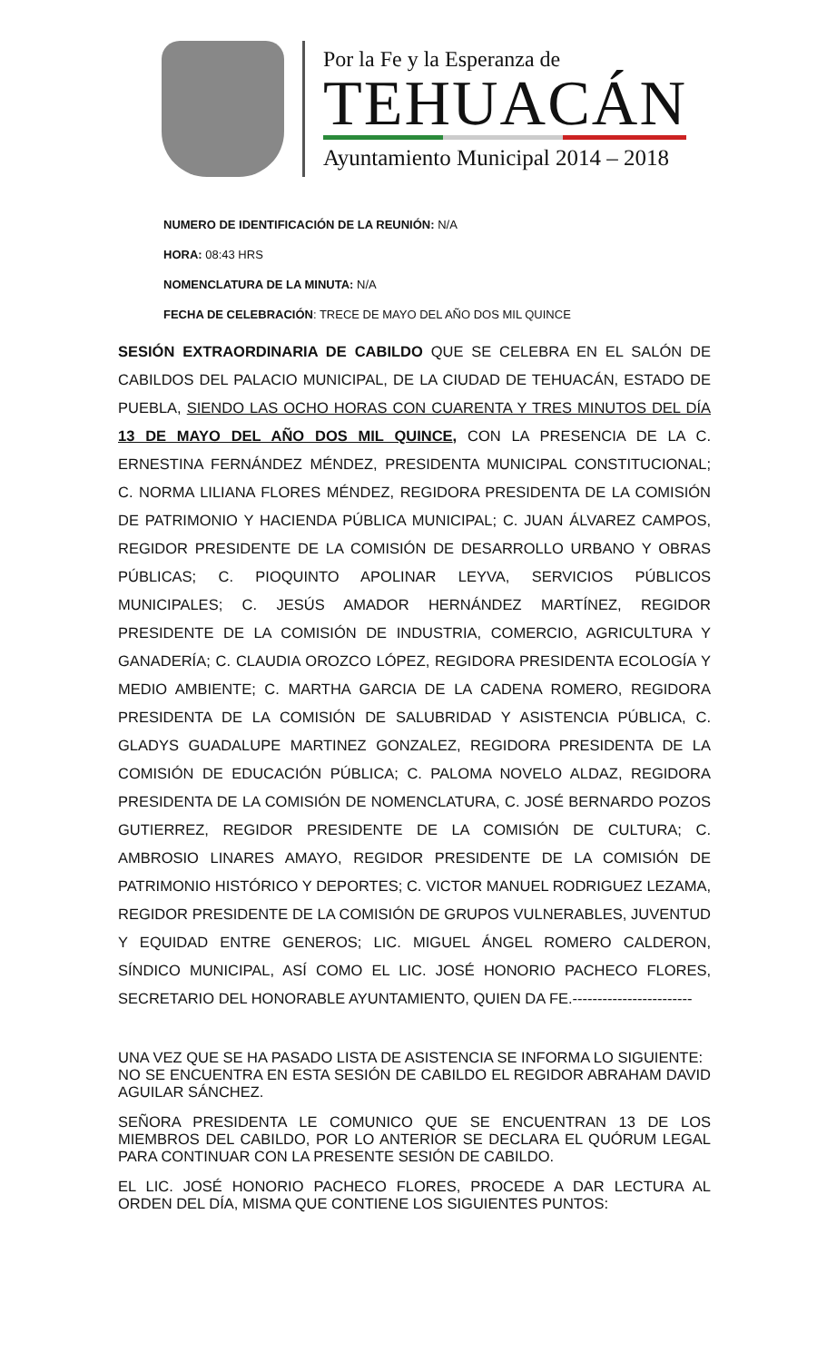Por la Fe y la Esperanza de
TEHUACÁN
Ayuntamiento Municipal 2014 – 2018
NUMERO DE IDENTIFICACIÓN DE LA REUNIÓN: N/A
HORA: 08:43 HRS
NOMENCLATURA DE LA MINUTA: N/A
FECHA DE CELEBRACIÓN: TRECE DE MAYO DEL AÑO DOS MIL QUINCE
SESIÓN EXTRAORDINARIA DE CABILDO QUE SE CELEBRA EN EL SALÓN DE CABILDOS DEL PALACIO MUNICIPAL, DE LA CIUDAD DE TEHUACÁN, ESTADO DE PUEBLA, SIENDO LAS OCHO HORAS CON CUARENTA Y TRES MINUTOS DEL DÍA 13 DE MAYO DEL AÑO DOS MIL QUINCE, CON LA PRESENCIA DE LA C. ERNESTINA FERNÁNDEZ MÉNDEZ, PRESIDENTA MUNICIPAL CONSTITUCIONAL; C. NORMA LILIANA FLORES MÉNDEZ, REGIDORA PRESIDENTA DE LA COMISIÓN DE PATRIMONIO Y HACIENDA PÚBLICA MUNICIPAL; C. JUAN ÁLVAREZ CAMPOS, REGIDOR PRESIDENTE DE LA COMISIÓN DE DESARROLLO URBANO Y OBRAS PÚBLICAS; C. PIOQUINTO APOLINAR LEYVA, SERVICIOS PÚBLICOS MUNICIPALES; C. JESÚS AMADOR HERNÁNDEZ MARTÍNEZ, REGIDOR PRESIDENTE DE LA COMISIÓN DE INDUSTRIA, COMERCIO, AGRICULTURA Y GANADERÍA; C. CLAUDIA OROZCO LÓPEZ, REGIDORA PRESIDENTA ECOLOGÍA Y MEDIO AMBIENTE; C. MARTHA GARCIA DE LA CADENA ROMERO, REGIDORA PRESIDENTA DE LA COMISIÓN DE SALUBRIDAD Y ASISTENCIA PÚBLICA, C. GLADYS GUADALUPE MARTINEZ GONZALEZ, REGIDORA PRESIDENTA DE LA COMISIÓN DE EDUCACIÓN PÚBLICA; C. PALOMA NOVELO ALDAZ, REGIDORA PRESIDENTA DE LA COMISIÓN DE NOMENCLATURA, C. JOSÉ BERNARDO POZOS GUTIERREZ, REGIDOR PRESIDENTE DE LA COMISIÓN DE CULTURA; C. AMBROSIO LINARES AMAYO, REGIDOR PRESIDENTE DE LA COMISIÓN DE PATRIMONIO HISTÓRICO Y DEPORTES; C. VICTOR MANUEL RODRIGUEZ LEZAMA, REGIDOR PRESIDENTE DE LA COMISIÓN DE GRUPOS VULNERABLES, JUVENTUD Y EQUIDAD ENTRE GENEROS; LIC. MIGUEL ÁNGEL ROMERO CALDERON, SÍNDICO MUNICIPAL, ASÍ COMO EL LIC. JOSÉ HONORIO PACHECO FLORES, SECRETARIO DEL HONORABLE AYUNTAMIENTO, QUIEN DA FE.------------------------
UNA VEZ QUE SE HA PASADO LISTA DE ASISTENCIA SE INFORMA LO SIGUIENTE:
NO SE ENCUENTRA EN ESTA SESIÓN DE CABILDO EL REGIDOR ABRAHAM DAVID AGUILAR SÁNCHEZ.
SEÑORA PRESIDENTA LE COMUNICO QUE SE ENCUENTRAN 13 DE LOS MIEMBROS DEL CABILDO, POR LO ANTERIOR SE DECLARA EL QUÓRUM LEGAL PARA CONTINUAR CON LA PRESENTE SESIÓN DE CABILDO.
EL LIC. JOSÉ HONORIO PACHECO FLORES, PROCEDE A DAR LECTURA AL ORDEN DEL DÍA, MISMA QUE CONTIENE LOS SIGUIENTES PUNTOS: